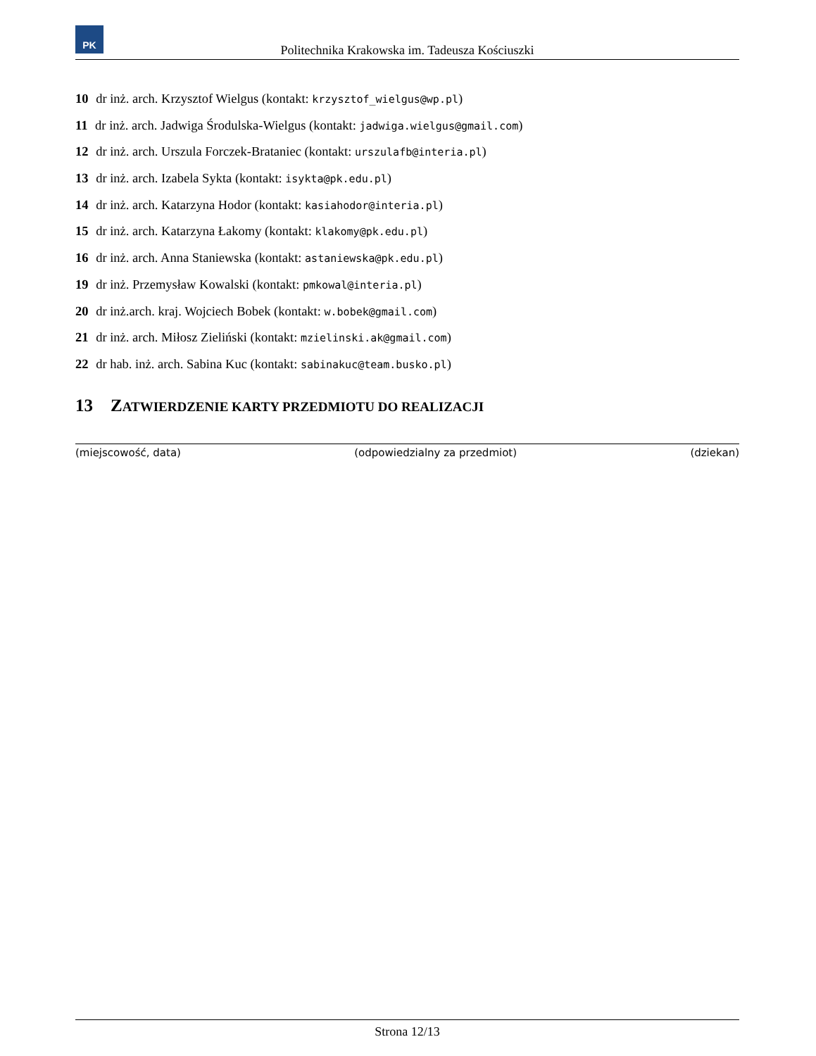PK
Politechnika Krakowska im. Tadeusza Kościuszki
10 dr inż. arch. Krzysztof Wielgus (kontakt: krzysztof_wielgus@wp.pl)
11 dr inż. arch. Jadwiga Środulska-Wielgus (kontakt: jadwiga.wielgus@gmail.com)
12 dr inż. arch. Urszula Forczek-Brataniec (kontakt: urszulafb@interia.pl)
13 dr inż. arch. Izabela Sykta (kontakt: isykta@pk.edu.pl)
14 dr inż. arch. Katarzyna Hodor (kontakt: kasiahodor@interia.pl)
15 dr inż. arch. Katarzyna Łakomy (kontakt: klakomy@pk.edu.pl)
16 dr inż. arch. Anna Staniewska (kontakt: astaniewska@pk.edu.pl)
19 dr inż. Przemysław Kowalski (kontakt: pmkowal@interia.pl)
20 dr inż.arch. kraj. Wojciech Bobek (kontakt: w.bobek@gmail.com)
21 dr inż. arch. Miłosz Zieliński (kontakt: mzielinski.ak@gmail.com)
22 dr hab. inż. arch. Sabina Kuc (kontakt: sabinakuc@team.busko.pl)
13 ZATWIERDZENIE KARTY PRZEDMIOTU DO REALIZACJI
(miejscowość, data) (odpowiedzialny za przedmiot) (dziekan)
Strona 12/13